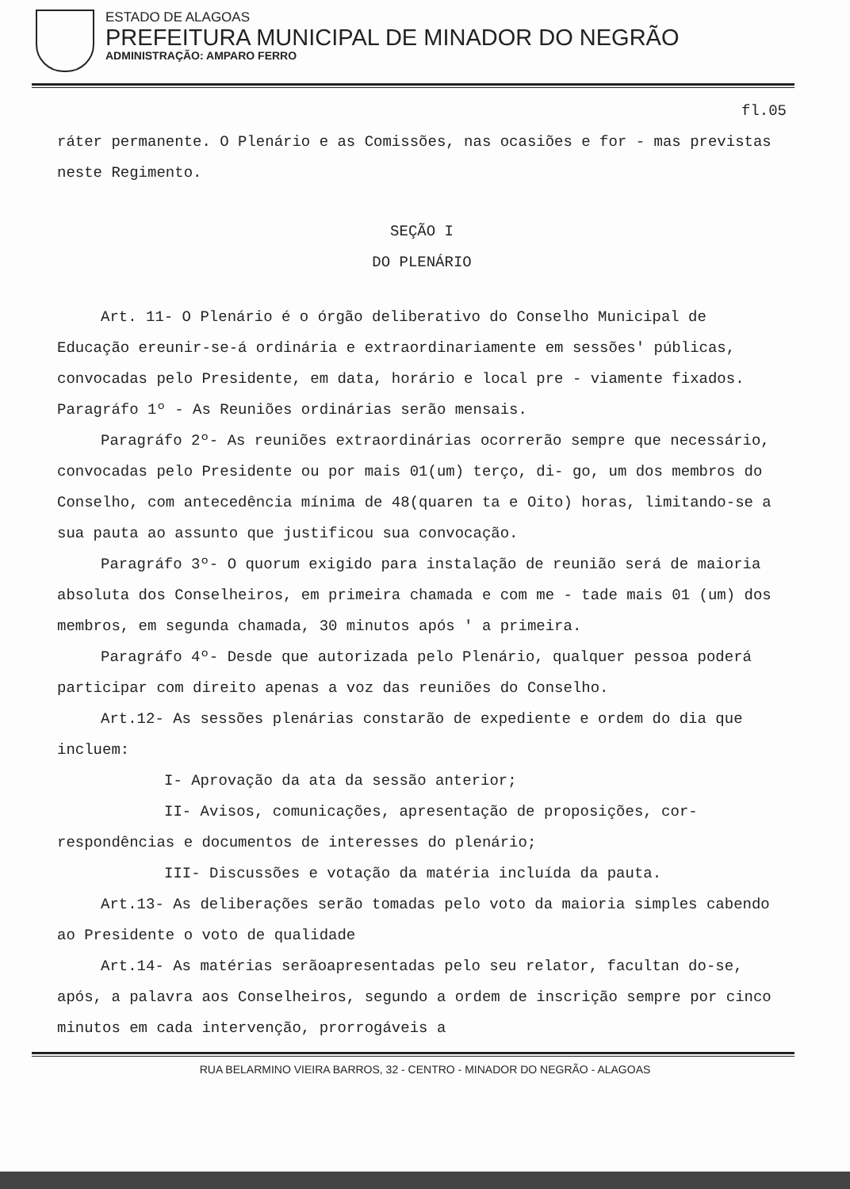ESTADO DE ALAGOAS
PREFEITURA MUNICIPAL DE MINADOR DO NEGRÃO
ADMINISTRAÇÃO: AMPARO FERRO
fl.05
ráter permanente. O Plenário e as Comissões, nas ocasiões e for - mas previstas neste Regimento.
SEÇÃO I
DO PLENÁRIO
Art. 11- O Plenário é o órgão deliberativo do Conselho Municipal de Educação ereunir-se-á ordinária e extraordinariamente em sessões' públicas, convocadas pelo Presidente, em data, horário e local pre - viamente fixados.
Paragráfo 1º - As Reuniões ordinárias serão mensais.
Paragráfo 2º- As reuniões extraordinárias ocorrerão sempre que necessário, convocadas pelo Presidente ou por mais 01(um) terço, di- go, um dos membros do Conselho, com antecedência mínima de 48(quaren ta e Oito) horas, limitando-se a sua pauta ao assunto que justificou sua convocação.
Paragráfo 3º- O quorum exigido para instalação de reunião será de maioria absoluta dos Conselheiros, em primeira chamada e com me - tade mais 01 (um) dos membros, em segunda chamada, 30 minutos após ' a primeira.
Paragráfo 4º- Desde que autorizada pelo Plenário, qualquer pessoa poderá participar com direito apenas a voz das reuniões do Conselho.
Art.12- As sessões plenárias constarão de expediente e ordem do dia que incluem:
I- Aprovação da ata da sessão anterior;
II- Avisos, comunicações, apresentação de proposições, cor- respondências e documentos de interesses do plenário;
III- Discussões e votação da matéria incluída da pauta.
Art.13- As deliberações serão tomadas pelo voto da maioria simples cabendo ao Presidente o voto de qualidade
Art.14- As matérias serãoapresentadas pelo seu relator, facultan do-se, após, a palavra aos Conselheiros, segundo a ordem de inscrição sempre por cinco minutos em cada intervenção, prorrogáveis a
RUA BELARMINO VIEIRA BARROS, 32 - CENTRO - MINADOR DO NEGRÃO - ALAGOAS